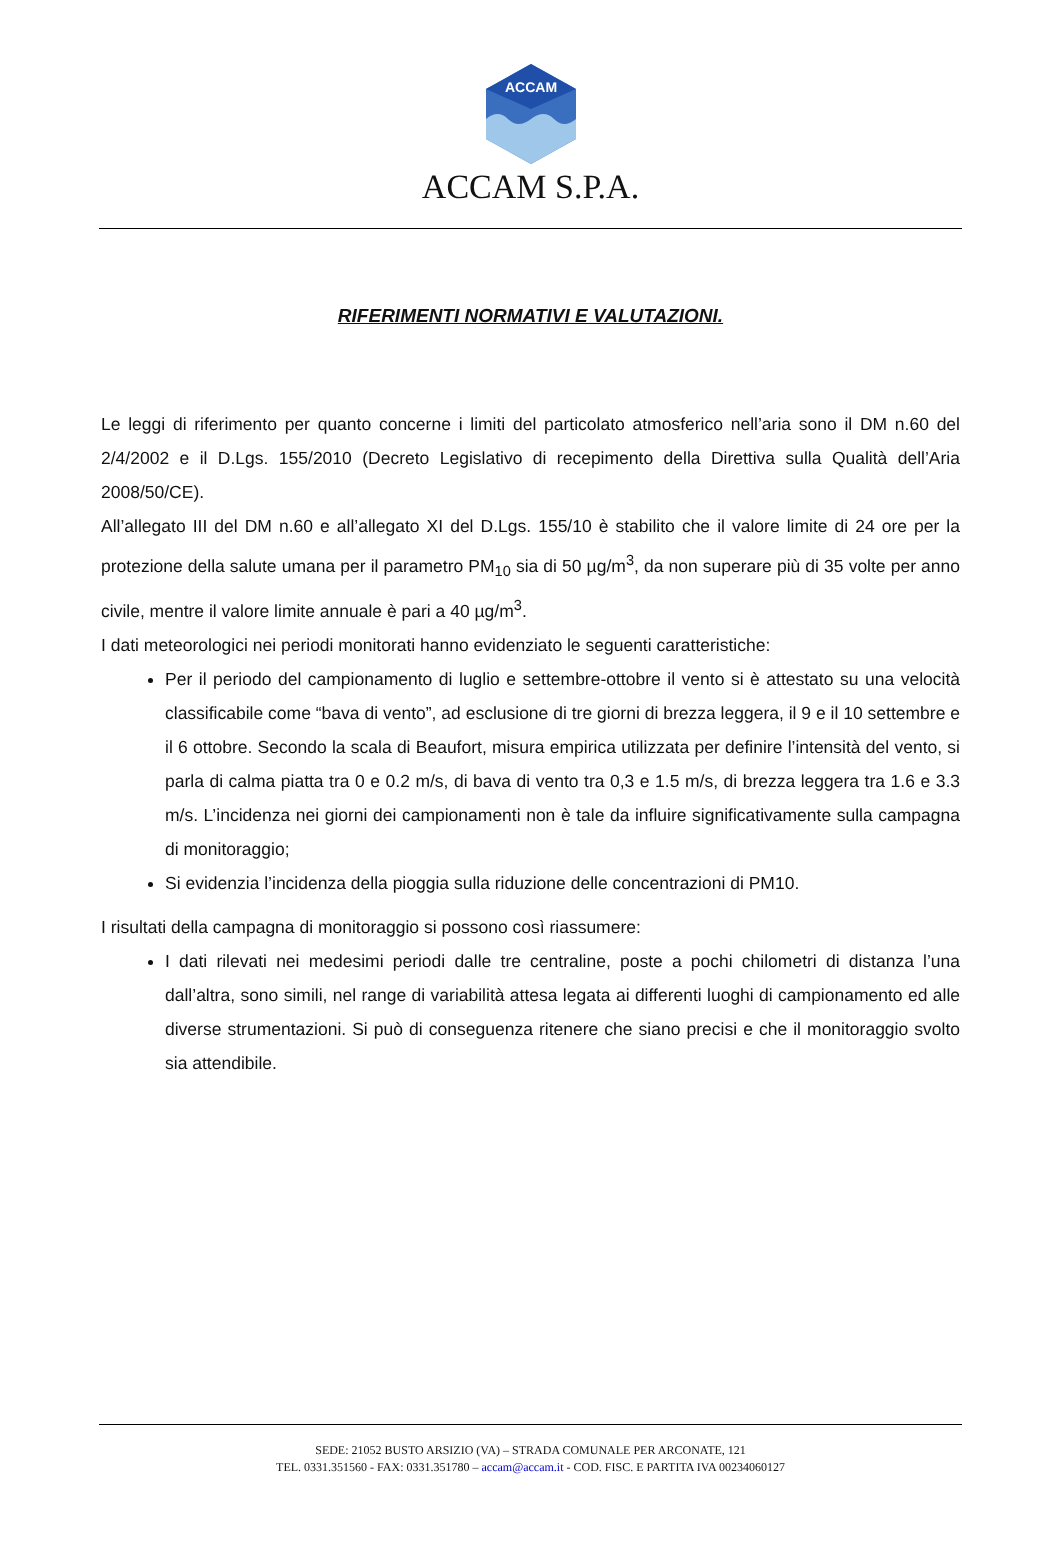ACCAM
ACCAM S.P.A.
RIFERIMENTI NORMATIVI E VALUTAZIONI.
Le leggi di riferimento per quanto concerne i limiti del particolato atmosferico nell’aria sono il DM n.60 del 2/4/2002 e il D.Lgs. 155/2010 (Decreto Legislativo di recepimento della Direttiva sulla Qualità dell’Aria 2008/50/CE).
All’allegato III del DM n.60 e all’allegato XI del D.Lgs. 155/10 è stabilito che il valore limite di 24 ore per la protezione della salute umana per il parametro PM<sub>10</sub> sia di 50 µg/m<sup>3</sup>, da non superare più di 35 volte per anno civile, mentre il valore limite annuale è pari a 40 µg/m<sup>3</sup>.
I dati meteorologici nei periodi monitorati hanno evidenziato le seguenti caratteristiche:
Per il periodo del campionamento di luglio e settembre-ottobre il vento si è attestato su una velocità classificabile come “bava di vento”, ad esclusione di tre giorni di brezza leggera, il 9 e il 10 settembre e il 6 ottobre. Secondo la scala di Beaufort, misura empirica utilizzata per definire l’intensità del vento, si parla di calma piatta tra 0 e 0.2 m/s, di bava di vento tra 0,3 e 1.5 m/s, di brezza leggera tra 1.6 e 3.3 m/s. L’incidenza nei giorni dei campionamenti non è tale da influire significativamente sulla campagna di monitoraggio;
Si evidenzia l’incidenza della pioggia sulla riduzione delle concentrazioni di PM10.
I risultati della campagna di monitoraggio si possono così riassumere:
I dati rilevati nei medesimi periodi dalle tre centraline, poste a pochi chilometri di distanza l’una dall’altra, sono simili, nel range di variabilità attesa legata ai differenti luoghi di campionamento ed alle diverse strumentazioni. Si può di conseguenza ritenere che siano precisi e che il monitoraggio svolto sia attendibile.
SEDE: 21052 BUSTO ARSIZIO (VA) – STRADA COMUNALE PER ARCONATE, 121
TEL. 0331.351560 - FAX: 0331.351780 – accam@accam.it - COD. FISC. E PARTITA IVA 00234060127